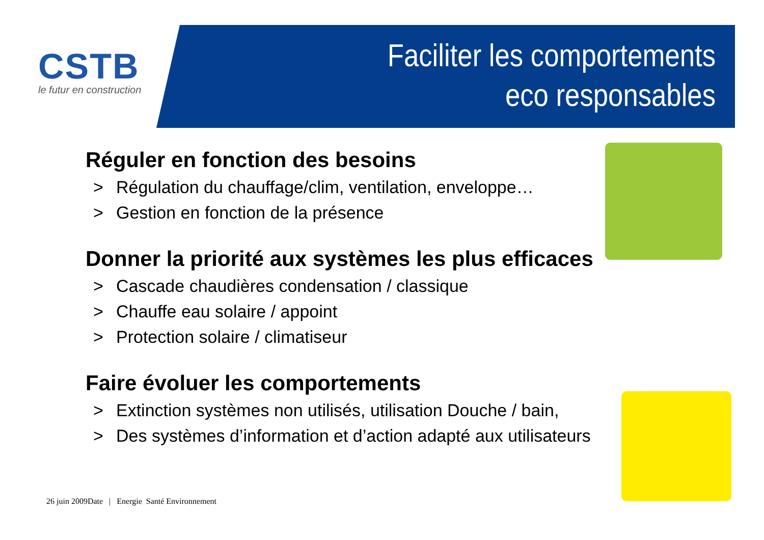CSTB
le futur en construction
Faciliter les comportements
eco responsables
Réguler en fonction des besoins
> Régulation du chauffage/clim, ventilation, enveloppe…
> Gestion en fonction de la présence
Donner la priorité aux systèmes les plus efficaces
> Cascade chaudières condensation / classique
> Chauffe eau solaire / appoint
> Protection solaire / climatiseur
Faire évoluer les comportements
> Extinction systèmes non utilisés, utilisation Douche / bain,
> Des systèmes d’information et d’action adapté aux utilisateurs
26 juin 2009Date | Energie Santé Environnement